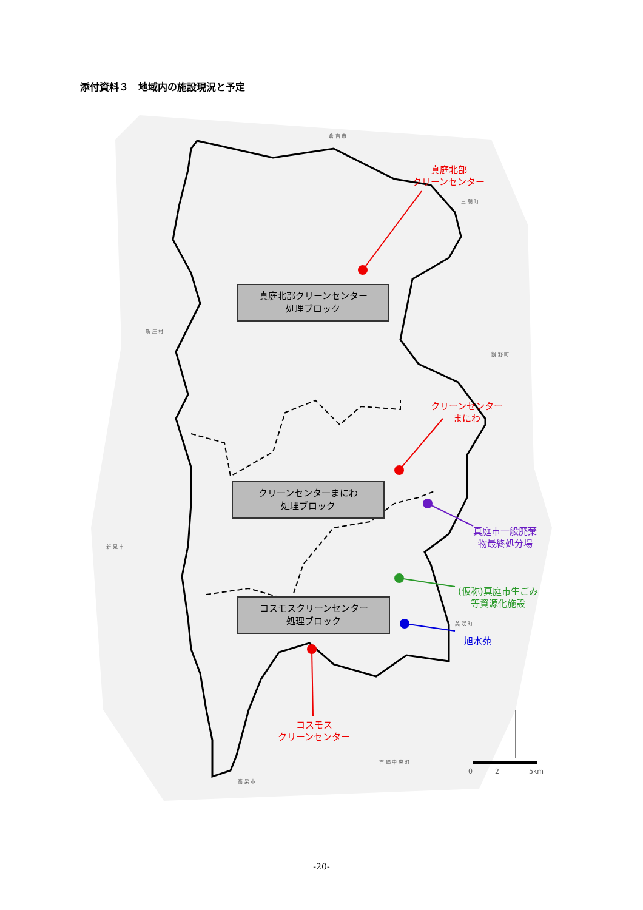添付資料３　地域内の施設現況と予定
倉 吉 市
三 朝 町
新 庄 村
鏡 野 町
新 見 市
美 咲 町
吉 備 中 央 町
高 梁 市
真庭北部
クリーンセンター
クリーンセンター
まにわ
真庭市一般廃棄
物最終処分場
(仮称)真庭市生ごみ
等資源化施設
旭水苑
コスモス
クリーンセンター
真庭北部クリーンセンター
処理ブロック
クリーンセンターまにわ
処理ブロック
コスモスクリーンセンター
処理ブロック
0 2 5km
-20-